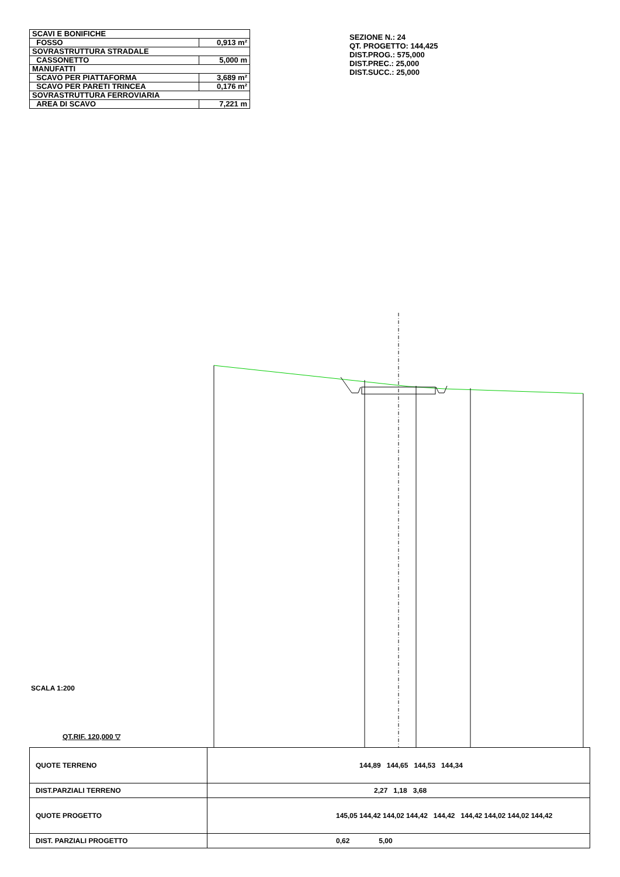| SCAVI E BONIFICHE | |
| FOSSO | 0,913 m² |
| SOVRASTRUTTURA STRADALE | |
| CASSONETTO | 5,000 m |
| MANUFATTI | |
| SCAVO PER PIATTAFORMA | 3,689 m² |
| SCAVO PER PARETI TRINCEA | 0,176 m² |
| SOVRASTRUTTURA FERROVIARIA | |
| AREA DI SCAVO | 7,221 m |
SEZIONE N.: 24
QT. PROGETTO: 144,425
DIST.PROG.: 575,000
DIST.PREC.: 25,000
DIST.SUCC.: 25,000
SCALA 1:200
QT.RIF. 120,000 ▽
| QUOTE TERRENO | 144,89 144,65 144,53 144,34 |
| DIST.PARZIALI TERRENO | 2,27 1,18 3,68 |
| QUOTE PROGETTO | 145,05 144,42 144,02 144,42 144,42 144,42 144,02 144,02 144,42 |
| DIST. PARZIALI PROGETTO | 0,62 5,00 |